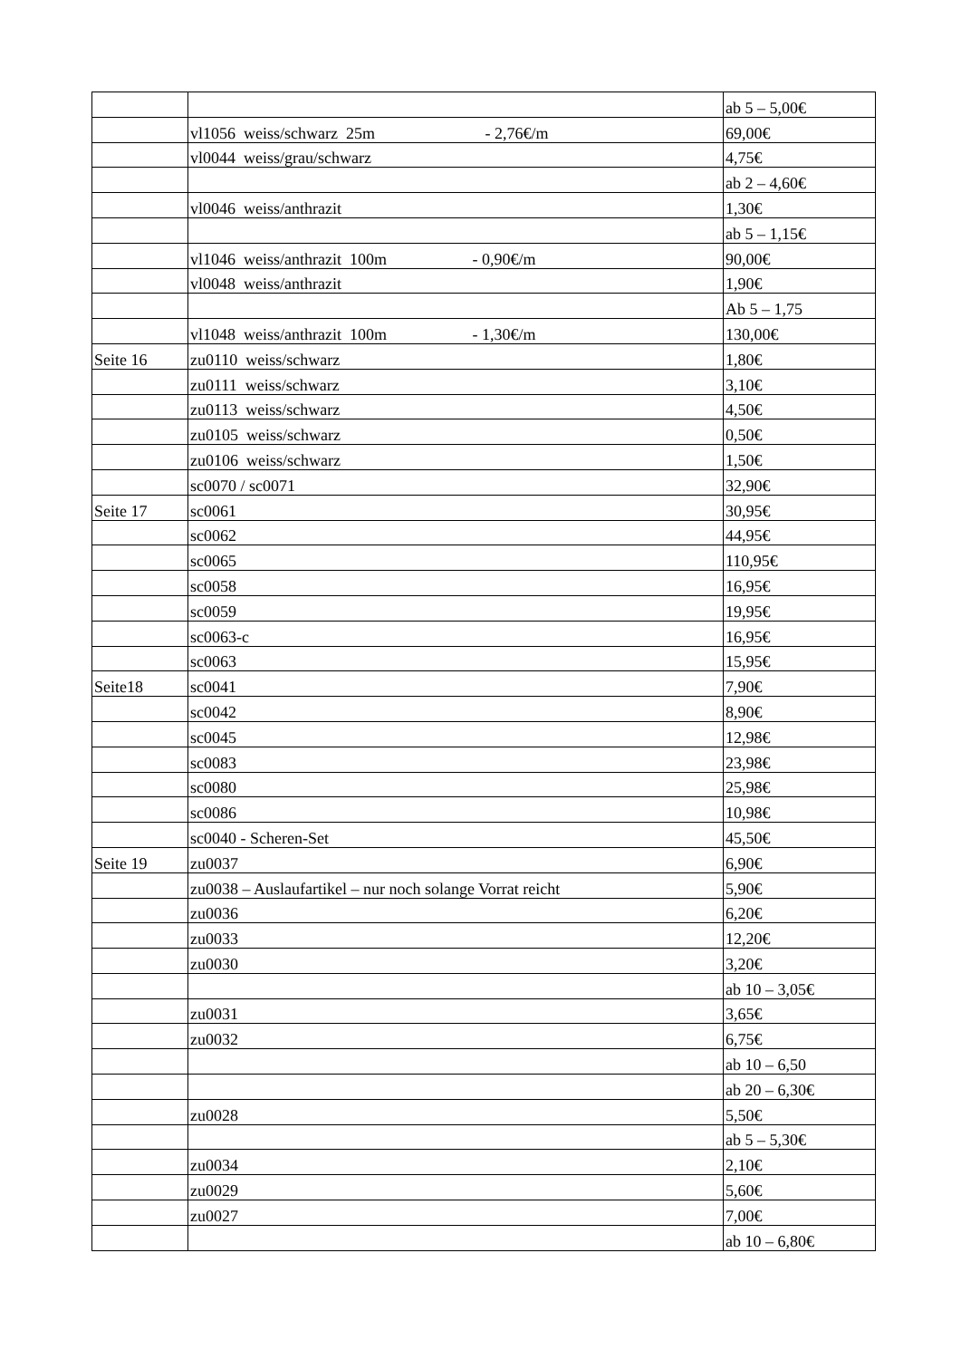| | | ab 5 – 5,00€ |
| | vl1056 weiss/schwarz 25m - 2,76€/m | 69,00€ |
| | vl0044 weiss/grau/schwarz | 4,75€ |
| | | ab 2 – 4,60€ |
| | vl0046 weiss/anthrazit | 1,30€ |
| | | ab 5 – 1,15€ |
| | vl1046 weiss/anthrazit 100m - 0,90€/m | 90,00€ |
| | vl0048 weiss/anthrazit | 1,90€ |
| | | Ab 5 – 1,75 |
| | vl1048 weiss/anthrazit 100m - 1,30€/m | 130,00€ |
| Seite 16 | zu0110 weiss/schwarz | 1,80€ |
| | zu0111 weiss/schwarz | 3,10€ |
| | zu0113 weiss/schwarz | 4,50€ |
| | zu0105 weiss/schwarz | 0,50€ |
| | zu0106 weiss/schwarz | 1,50€ |
| | sc0070 / sc0071 | 32,90€ |
| Seite 17 | sc0061 | 30,95€ |
| | sc0062 | 44,95€ |
| | sc0065 | 110,95€ |
| | sc0058 | 16,95€ |
| | sc0059 | 19,95€ |
| | sc0063-c | 16,95€ |
| | sc0063 | 15,95€ |
| Seite18 | sc0041 | 7,90€ |
| | sc0042 | 8,90€ |
| | sc0045 | 12,98€ |
| | sc0083 | 23,98€ |
| | sc0080 | 25,98€ |
| | sc0086 | 10,98€ |
| | sc0040 - Scheren-Set | 45,50€ |
| Seite 19 | zu0037 | 6,90€ |
| | zu0038 – Auslaufartikel – nur noch solange Vorrat reicht | 5,90€ |
| | zu0036 | 6,20€ |
| | zu0033 | 12,20€ |
| | zu0030 | 3,20€ |
| | | ab 10 – 3,05€ |
| | zu0031 | 3,65€ |
| | zu0032 | 6,75€ |
| | | ab 10 – 6,50 |
| | | ab 20 – 6,30€ |
| | zu0028 | 5,50€ |
| | | ab 5 – 5,30€ |
| | zu0034 | 2,10€ |
| | zu0029 | 5,60€ |
| | zu0027 | 7,00€ |
| | | ab 10 – 6,80€ |